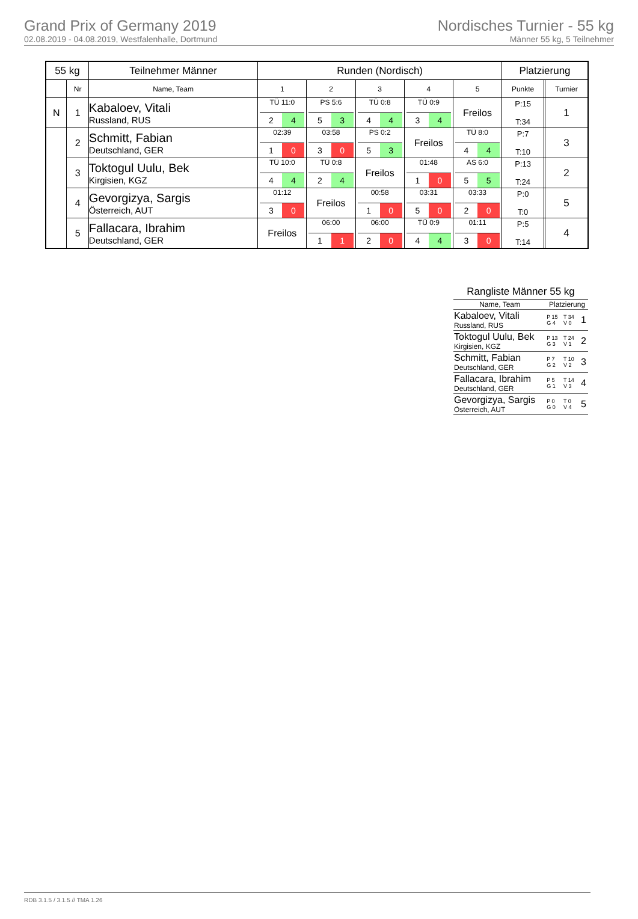Grand Prix of Germany 2019
02.08.2019 - 04.08.2019, Westfalenhalle, Dortmund
Nordisches Turnier - 55 kg
Männer 55 kg, 5 Teilnehmer
| 55 kg | | Teilnehmer Männer | Runden (Nordisch) | | | | | Platzierung | | |
| --- | --- | --- | --- | --- | --- | --- | --- | --- | --- | --- |
| | Nr | Name, Team | 1 | 2 | 3 | 4 | 5 | Punkte | | Turnier |
| N | 1 | Kabaloev, Vitali Russland, RUS | TÜ 11:0 2 4 | PS 5:6 5 3 | TÜ 0:8 4 4 | TÜ 0:9 3 4 | Freilos | P:15 T:34 | | 1 |
| | 2 | Schmitt, Fabian Deutschland, GER | 02:39 1 0 | 03:58 3 0 | PS 0:2 5 3 | Freilos | TÜ 8:0 4 4 | P:7 T:10 | | 3 |
| | 3 | Toktogul Uulu, Bek Kirgisien, KGZ | TÜ 10:0 4 4 | TÜ 0:8 2 4 | Freilos | 01:48 1 0 | AS 6:0 5 5 | P:13 T:24 | | 2 |
| | 4 | Gevorgizya, Sargis Österreich, AUT | 01:12 3 0 | Freilos | 00:58 1 0 | 03:31 5 0 | 03:33 2 0 | P:0 T:0 | | 5 |
| | 5 | Fallacara, Ibrahim Deutschland, GER | Freilos | 06:00 1 1 | 06:00 2 0 | TÜ 0:9 4 4 | 01:11 3 0 | P:5 T:14 | | 4 |
| Rangliste Männer 55 kg | | | |
| --- | --- | --- | --- |
| Name, Team | Platzierung | | |
| Kabaloev, Vitali Russland, RUS | P 15 G 4 | T 34 V 0 | 1 |
| Toktogul Uulu, Bek Kirgisien, KGZ | P 13 G 3 | T 24 V 1 | 2 |
| Schmitt, Fabian Deutschland, GER | P 7 G 2 | T 10 V 2 | 3 |
| Fallacara, Ibrahim Deutschland, GER | P 5 G 1 | T 14 V 3 | 4 |
| Gevorgizya, Sargis Österreich, AUT | P 0 G 0 | T 0 V 4 | 5 |
RDB 3.1.5 / 3.1.5 // TMA 1.26